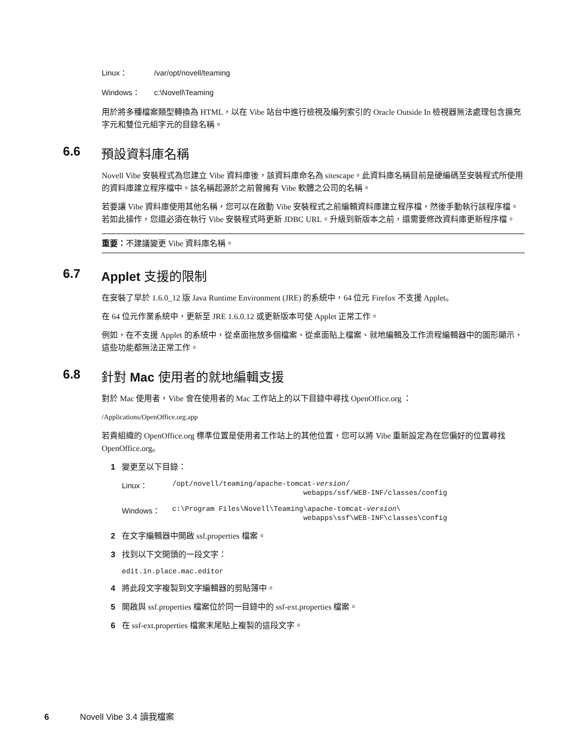Linux： /var/opt/novell/teaming
Windows： c:\Novell\Teaming
用於將多種檔案類型轉換為 HTML，以在 Vibe 站台中進行檢視及編列索引的 Oracle Outside In 檢視器無法處理包含擴充字元和雙位元組字元的目錄名稱。
6.6 預設資料庫名稱
Novell Vibe 安裝程式為您建立 Vibe 資料庫後，該資料庫命名為 sitescape。此資料庫名稱目前是硬編碼至安裝程式所使用的資料庫建立程序檔中。該名稱起源於之前曾擁有 Vibe 軟體之公司的名稱。
若要讓 Vibe 資料庫使用其他名稱，您可以在啟動 Vibe 安裝程式之前編輯資料庫建立程序檔，然後手動執行該程序檔。若如此操作，您還必須在執行 Vibe 安裝程式時更新 JDBC URL。升級到新版本之前，還需要修改資料庫更新程序檔。
重要：不建議變更 Vibe 資料庫名稱。
6.7 Applet 支援的限制
在安裝了早於 1.6.0_12 版 Java Runtime Environment (JRE) 的系統中，64 位元 Firefox 不支援 Applet。
在 64 位元作業系統中，更新至 JRE 1.6.0.12 或更新版本可使 Applet 正常工作。
例如，在不支援 Applet 的系統中，從桌面拖放多個檔案、從桌面貼上檔案、就地編輯及工作流程編輯器中的圖形顯示，這些功能都無法正常工作。
6.8 針對 Mac 使用者的就地編輯支援
對於 Mac 使用者，Vibe 會在使用者的 Mac 工作站上的以下目錄中尋找 OpenOffice.org ：
/Applications/OpenOffice.org.app
若貴組織的 OpenOffice.org 標準位置是使用者工作站上的其他位置，您可以將 Vibe 重新設定為在您偏好的位置尋找 OpenOffice.org。
1 變更至以下目錄：
Linux： /opt/novell/teaming/apache-tomcat-version/
webapps/ssf/WEB-INF/classes/config
Windows： c:\Program Files\Novell\Teaming\apache-tomcat-version\
webapps\ssf\WEB-INF\classes\config
2 在文字編輯器中開啟 ssf.properties 檔案。
3 找到以下文開頭的一段文字：
edit.in.place.mac.editor
4 將此段文字複製到文字編輯器的剪貼簿中。
5 開啟與 ssf.properties 檔案位於同一目錄中的 ssf-ext.properties 檔案。
6 在 ssf-ext.properties 檔案末尾貼上複製的這段文字。
6 Novell Vibe 3.4 讀我檔案